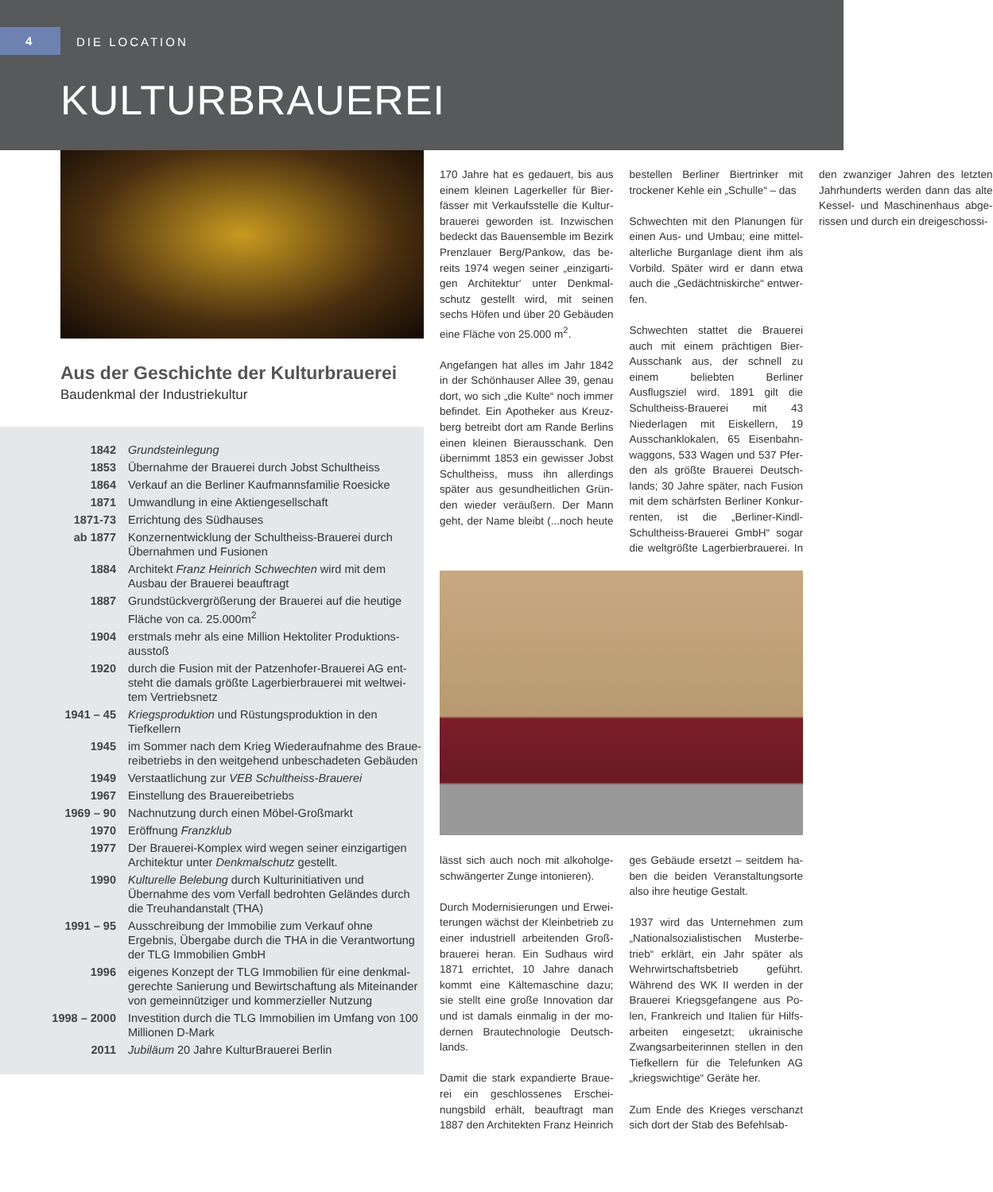4
DIE LOCATION
KULTURBRAUEREI
Aus der Geschichte der Kulturbrauerei
Baudenkmal der Industriekultur
| 1842 | Grundsteinlegung |
| 1853 | Übernahme der Brauerei durch Jobst Schultheiss |
| 1864 | Verkauf an die Berliner Kaufmannsfamilie Roesicke |
| 1871 | Umwandlung in eine Aktiengesellschaft |
| 1871-73 | Errichtung des Südhauses |
| ab 1877 | Konzernentwicklung der Schultheiss-Brauerei durch Übernahmen und Fusionen |
| 1884 | Architekt Franz Heinrich Schwechten wird mit dem Ausbau der Brauerei beauftragt |
| 1887 | Grundstückvergrößerung der Brauerei auf die heutige Fläche von ca. 25.000m<sup>2</sup> |
| 1904 | erstmals mehr als eine Million Hektoliter Produktions-ausstoß |
| 1920 | durch die Fusion mit der Patzenhofer-Brauerei AG ent-steht die damals größte Lagerbierbrauerei mit weltwei-tem Vertriebsnetz |
| 1941 – 45 | Kriegsproduktion und Rüstungsproduktion in den Tiefkellern |
| 1945 | im Sommer nach dem Krieg Wiederaufnahme des Braue-reibetriebs in den weitgehend unbeschadeten Gebäuden |
| 1949 | Verstaatlichung zur VEB Schultheiss-Brauerei |
| 1967 | Einstellung des Brauereibetriebs |
| 1969 – 90 | Nachnutzung durch einen Möbel-Großmarkt |
| 1970 | Eröffnung Franzklub |
| 1977 | Der Brauerei-Komplex wird wegen seiner einzigartigen Architektur unter Denkmalschutz gestellt. |
| 1990 | Kulturelle Belebung durch Kulturinitiativen und Übernahme des vom Verfall bedrohten Geländes durch die Treuhandanstalt (THA) |
| 1991 – 95 | Ausschreibung der Immobilie zum Verkauf ohne Ergebnis, Übergabe durch die THA in die Verantwortung der TLG Immobilien GmbH |
| 1996 | eigenes Konzept der TLG Immobilien für eine denkmal-gerechte Sanierung und Bewirtschaftung als Miteinander von gemeinnütziger und kommerzieller Nutzung |
| 1998 – 2000 | Investition durch die TLG Immobilien im Umfang von 100 Millionen D-Mark |
| 2011 | Jubiläum 20 Jahre KulturBrauerei Berlin |
170 Jahre hat es gedauert, bis aus einem kleinen Lagerkeller für Bier-fässer mit Verkaufsstelle die Kultur-brauerei geworden ist. Inzwischen bedeckt das Bauensemble im Bezirk Prenzlauer Berg/Pankow, das be-reits 1974 wegen seiner „einzigarti-gen Architektur‘ unter Denkmal-schutz gestellt wird, mit seinen sechs Höfen und über 20 Gebäuden eine Fläche von 25.000 m<sup>2</sup>.
Angefangen hat alles im Jahr 1842 in der Schönhauser Allee 39, genau dort, wo sich „die Kulte“ noch immer befindet. Ein Apotheker aus Kreuz-berg betreibt dort am Rande Berlins einen kleinen Bierausschank. Den übernimmt 1853 ein gewisser Jobst Schultheiss, muss ihn allerdings später aus gesundheitlichen Grün-den wieder veräußern. Der Mann geht, der Name bleibt (...noch heute bestellen Berliner Biertrinker mit trockener Kehle ein „Schulle“ – das
Schwechten mit den Planungen für einen Aus- und Umbau; eine mittel-alterliche Burganlage dient ihm als Vorbild. Später wird er dann etwa auch die „Gedächtniskirche“ entwer-fen.
Schwechten stattet die Brauerei auch mit einem prächtigen Bier-Ausschank aus, der schnell zu einem beliebten Berliner Ausflugsziel wird. 1891 gilt die Schultheiss-Brauerei mit 43 Niederlagen mit Eiskellern, 19 Ausschanklokalen, 65 Eisenbahn-waggons, 533 Wagen und 537 Pfer-den als größte Brauerei Deutsch-lands; 30 Jahre später, nach Fusion mit dem schärfsten Berliner Konkur-renten, ist die „Berliner-Kindl-Schultheiss-Brauerei GmbH“ sogar die weltgrößte Lagerbierbrauerei. In den zwanziger Jahren des letzten Jahrhunderts werden dann das alte Kessel- und Maschinenhaus abge-rissen und durch ein dreigeschossi-
lässt sich auch noch mit alkoholge-schwängerter Zunge intonieren).
Durch Modernisierungen und Erwei-terungen wächst der Kleinbetrieb zu einer industriell arbeitenden Groß-brauerei heran. Ein Sudhaus wird 1871 errichtet, 10 Jahre danach kommt eine Kältemaschine dazu; sie stellt eine große Innovation dar und ist damals einmalig in der mo-dernen Brautechnologie Deutsch-lands.
Damit die stark expandierte Braue-rei ein geschlossenes Erschei-nungsbild erhält, beauftragt man 1887 den Architekten Franz Heinrich
ges Gebäude ersetzt – seitdem ha-ben die beiden Veranstaltungsorte also ihre heutige Gestalt.
1937 wird das Unternehmen zum „Nationalsozialistischen Musterbe-trieb“ erklärt, ein Jahr später als Wehrwirtschaftsbetrieb geführt. Während des WK II werden in der Brauerei Kriegsgefangene aus Po-len, Frankreich und Italien für Hilfs-arbeiten eingesetzt; ukrainische Zwangsarbeiterinnen stellen in den Tiefkellern für die Telefunken AG „kriegswichtige“ Geräte her.
Zum Ende des Krieges verschanzt sich dort der Stab des Befehlsab-